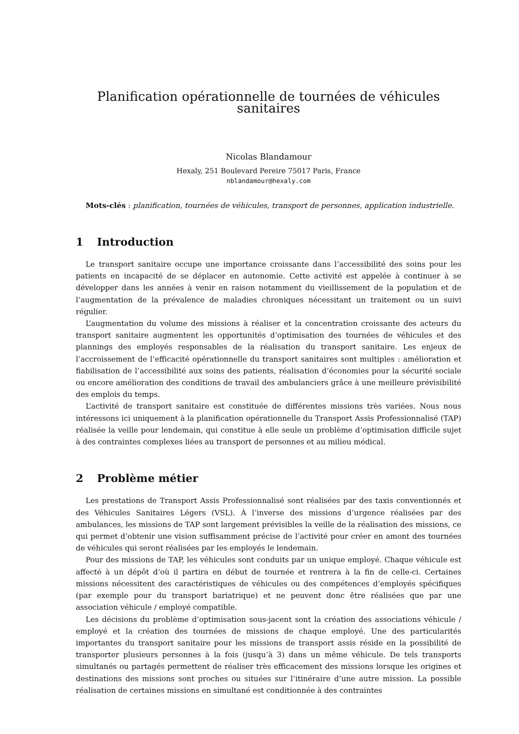Planification opérationnelle de tournées de véhicules sanitaires
Nicolas Blandamour
Hexaly, 251 Boulevard Pereire 75017 Paris, France
nblandamour@hexaly.com
Mots-clés : planification, tournées de véhicules, transport de personnes, application industrielle.
1 Introduction
Le transport sanitaire occupe une importance croissante dans l’accessibilité des soins pour les patients en incapacité de se déplacer en autonomie. Cette activité est appelée à continuer à se développer dans les années à venir en raison notamment du vieillissement de la population et de l’augmentation de la prévalence de maladies chroniques nécessitant un traitement ou un suivi régulier.
L’augmentation du volume des missions à réaliser et la concentration croissante des acteurs du transport sanitaire augmentent les opportunités d’optimisation des tournées de véhicules et des plannings des employés responsables de la réalisation du transport sanitaire. Les enjeux de l’accroissement de l’efficacité opérationnelle du transport sanitaires sont multiples : amélioration et fiabilisation de l’accessibilité aux soins des patients, réalisation d’économies pour la sécurité sociale ou encore amélioration des conditions de travail des ambulanciers grâce à une meilleure prévisibilité des emplois du temps.
L’activité de transport sanitaire est constituée de différentes missions très variées. Nous nous intéressons ici uniquement à la planification opérationnelle du Transport Assis Professionnalisé (TAP) réalisée la veille pour lendemain, qui constitue à elle seule un problème d’optimisation difficile sujet à des contraintes complexes liées au transport de personnes et au milieu médical.
2 Problème métier
Les prestations de Transport Assis Professionnalisé sont réalisées par des taxis conventionnés et des Véhicules Sanitaires Légers (VSL). À l’inverse des missions d’urgence réalisées par des ambulances, les missions de TAP sont largement prévisibles la veille de la réalisation des missions, ce qui permet d’obtenir une vision suffisamment précise de l’activité pour créer en amont des tournées de véhicules qui seront réalisées par les employés le lendemain.
Pour des missions de TAP, les véhicules sont conduits par un unique employé. Chaque véhicule est affecté à un dépôt d’où il partira en début de tournée et rentrera à la fin de celle-ci. Certaines missions nécessitent des caractéristiques de véhicules ou des compétences d’employés spécifiques (par exemple pour du transport bariatrique) et ne peuvent donc être réalisées que par une association véhicule / employé compatible.
Les décisions du problème d’optimisation sous-jacent sont la création des associations véhicule / employé et la création des tournées de missions de chaque employé. Une des particularités importantes du transport sanitaire pour les missions de transport assis réside en la possibilité de transporter plusieurs personnes à la fois (jusqu’à 3) dans un même véhicule. De tels transports simultanés ou partagés permettent de réaliser très efficacement des missions lorsque les origines et destinations des missions sont proches ou situées sur l’itinéraire d’une autre mission. La possible réalisation de certaines missions en simultané est conditionnée à des contraintes